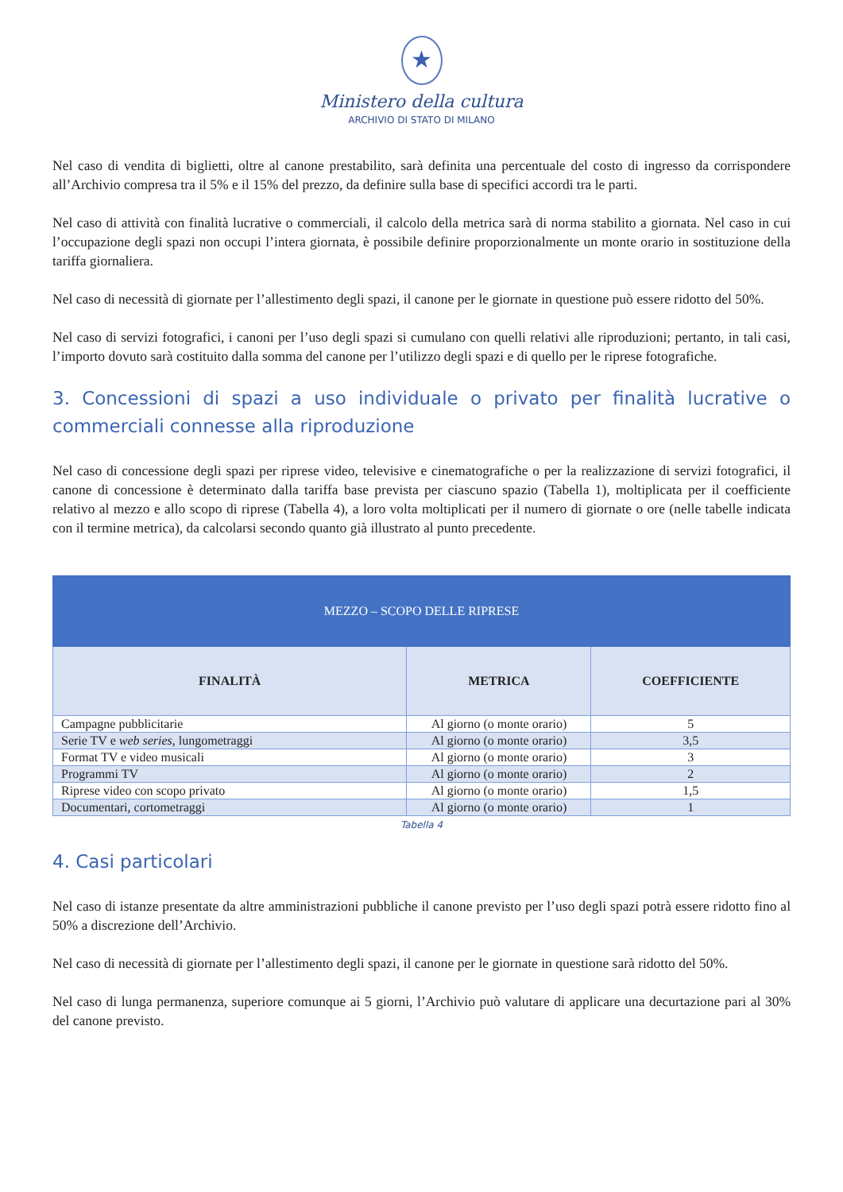★
Ministero della cultura
ARCHIVIO DI STATO DI MILANO
Nel caso di vendita di biglietti, oltre al canone prestabilito, sarà definita una percentuale del costo di ingresso da corrispondere all’Archivio compresa tra il 5% e il 15% del prezzo, da definire sulla base di specifici accordi tra le parti.
Nel caso di attività con finalità lucrative o commerciali, il calcolo della metrica sarà di norma stabilito a giornata. Nel caso in cui l’occupazione degli spazi non occupi l’intera giornata, è possibile definire proporzionalmente un monte orario in sostituzione della tariffa giornaliera.
Nel caso di necessità di giornate per l’allestimento degli spazi, il canone per le giornate in questione può essere ridotto del 50%.
Nel caso di servizi fotografici, i canoni per l’uso degli spazi si cumulano con quelli relativi alle riproduzioni; pertanto, in tali casi, l’importo dovuto sarà costituito dalla somma del canone per l’utilizzo degli spazi e di quello per le riprese fotografiche.
3. Concessioni di spazi a uso individuale o privato per finalità lucrative o commerciali connesse alla riproduzione
Nel caso di concessione degli spazi per riprese video, televisive e cinematografiche o per la realizzazione di servizi fotografici, il canone di concessione è determinato dalla tariffa base prevista per ciascuno spazio (Tabella 1), moltiplicata per il coefficiente relativo al mezzo e allo scopo di riprese (Tabella 4), a loro volta moltiplicati per il numero di giornate o ore (nelle tabelle indicata con il termine metrica), da calcolarsi secondo quanto già illustrato al punto precedente.
| MEZZO – SCOPO DELLE RIPRESE | | |
| --- | --- | --- |
| FINALITÀ | METRICA | COEFFICIENTE |
| Campagne pubblicitarie | Al giorno (o monte orario) | 5 |
| Serie TV e web series , lungometraggi | Al giorno (o monte orario) | 3,5 |
| Format TV e video musicali | Al giorno (o monte orario) | 3 |
| Programmi TV | Al giorno (o monte orario) | 2 |
| Riprese video con scopo privato | Al giorno (o monte orario) | 1,5 |
| Documentari, cortometraggi | Al giorno (o monte orario) | 1 |
Tabella 4
4. Casi particolari
Nel caso di istanze presentate da altre amministrazioni pubbliche il canone previsto per l’uso degli spazi potrà essere ridotto fino al 50% a discrezione dell’Archivio.
Nel caso di necessità di giornate per l’allestimento degli spazi, il canone per le giornate in questione sarà ridotto del 50%.
Nel caso di lunga permanenza, superiore comunque ai 5 giorni, l’Archivio può valutare di applicare una decurtazione pari al 30% del canone previsto.